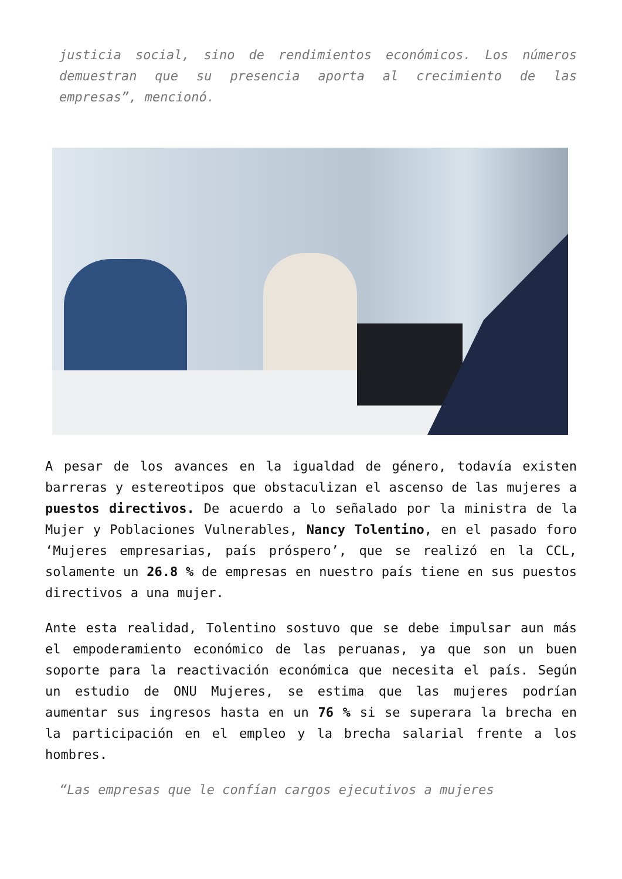justicia social, sino de rendimientos económicos. Los números demuestran que su presencia aporta al crecimiento de las empresas”, mencionó.
A pesar de los avances en la igualdad de género, todavía existen barreras y estereotipos que obstaculizan el ascenso de las mujeres a puestos directivos. De acuerdo a lo señalado por la ministra de la Mujer y Poblaciones Vulnerables, Nancy Tolentino, en el pasado foro ‘Mujeres empresarias, país próspero’, que se realizó en la CCL, solamente un 26.8 % de empresas en nuestro país tiene en sus puestos directivos a una mujer.
Ante esta realidad, Tolentino sostuvo que se debe impulsar aun más el empoderamiento económico de las peruanas, ya que son un buen soporte para la reactivación económica que necesita el país. Según un estudio de ONU Mujeres, se estima que las mujeres podrían aumentar sus ingresos hasta en un 76 % si se superara la brecha en la participación en el empleo y la brecha salarial frente a los hombres.
“Las empresas que le confían cargos ejecutivos a mujeres